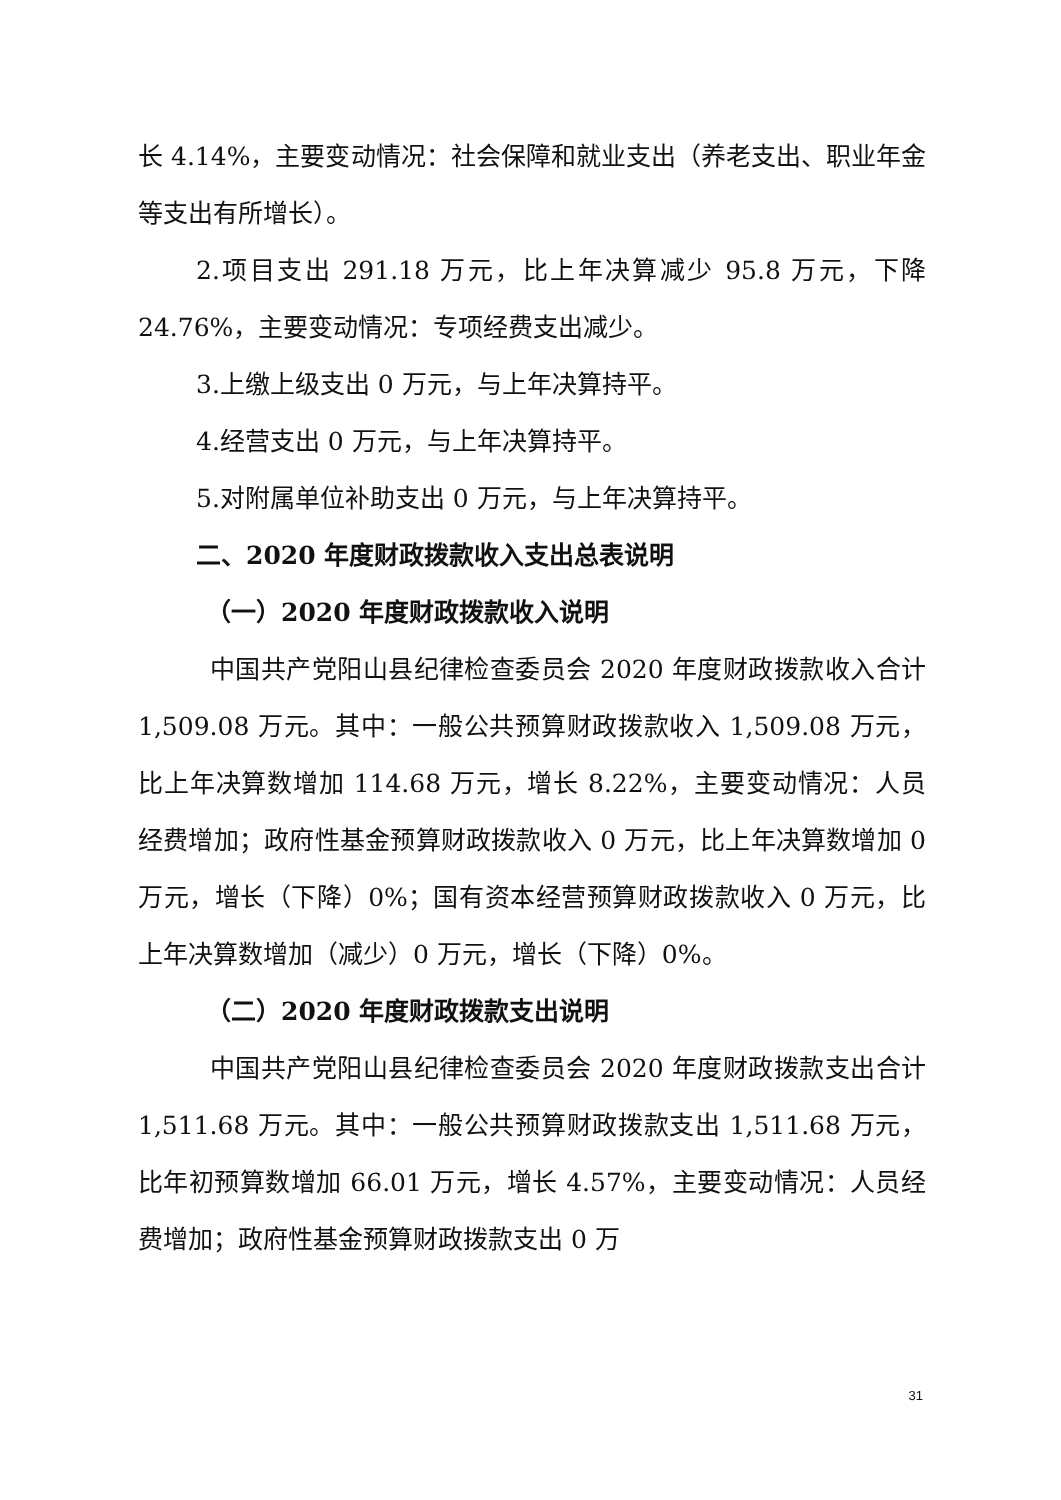长 4.14%，主要变动情况：社会保障和就业支出（养老支出、职业年金等支出有所增长）。
2.项目支出 291.18 万元，比上年决算减少 95.8 万元，下降 24.76%，主要变动情况：专项经费支出减少。
3.上缴上级支出 0 万元，与上年决算持平。
4.经营支出 0 万元，与上年决算持平。
5.对附属单位补助支出 0 万元，与上年决算持平。
二、2020 年度财政拨款收入支出总表说明
（一）2020 年度财政拨款收入说明
中国共产党阳山县纪律检查委员会 2020 年度财政拨款收入合计 1,509.08 万元。其中：一般公共预算财政拨款收入 1,509.08 万元，比上年决算数增加 114.68 万元，增长 8.22%，主要变动情况：人员经费增加；政府性基金预算财政拨款收入 0 万元，比上年决算数增加 0 万元，增长（下降）0%；国有资本经营预算财政拨款收入 0 万元，比上年决算数增加（减少）0 万元，增长（下降）0%。
（二）2020 年度财政拨款支出说明
中国共产党阳山县纪律检查委员会 2020 年度财政拨款支出合计 1,511.68 万元。其中：一般公共预算财政拨款支出 1,511.68 万元，比年初预算数增加 66.01 万元，增长 4.57%，主要变动情况：人员经费增加；政府性基金预算财政拨款支出 0 万
31